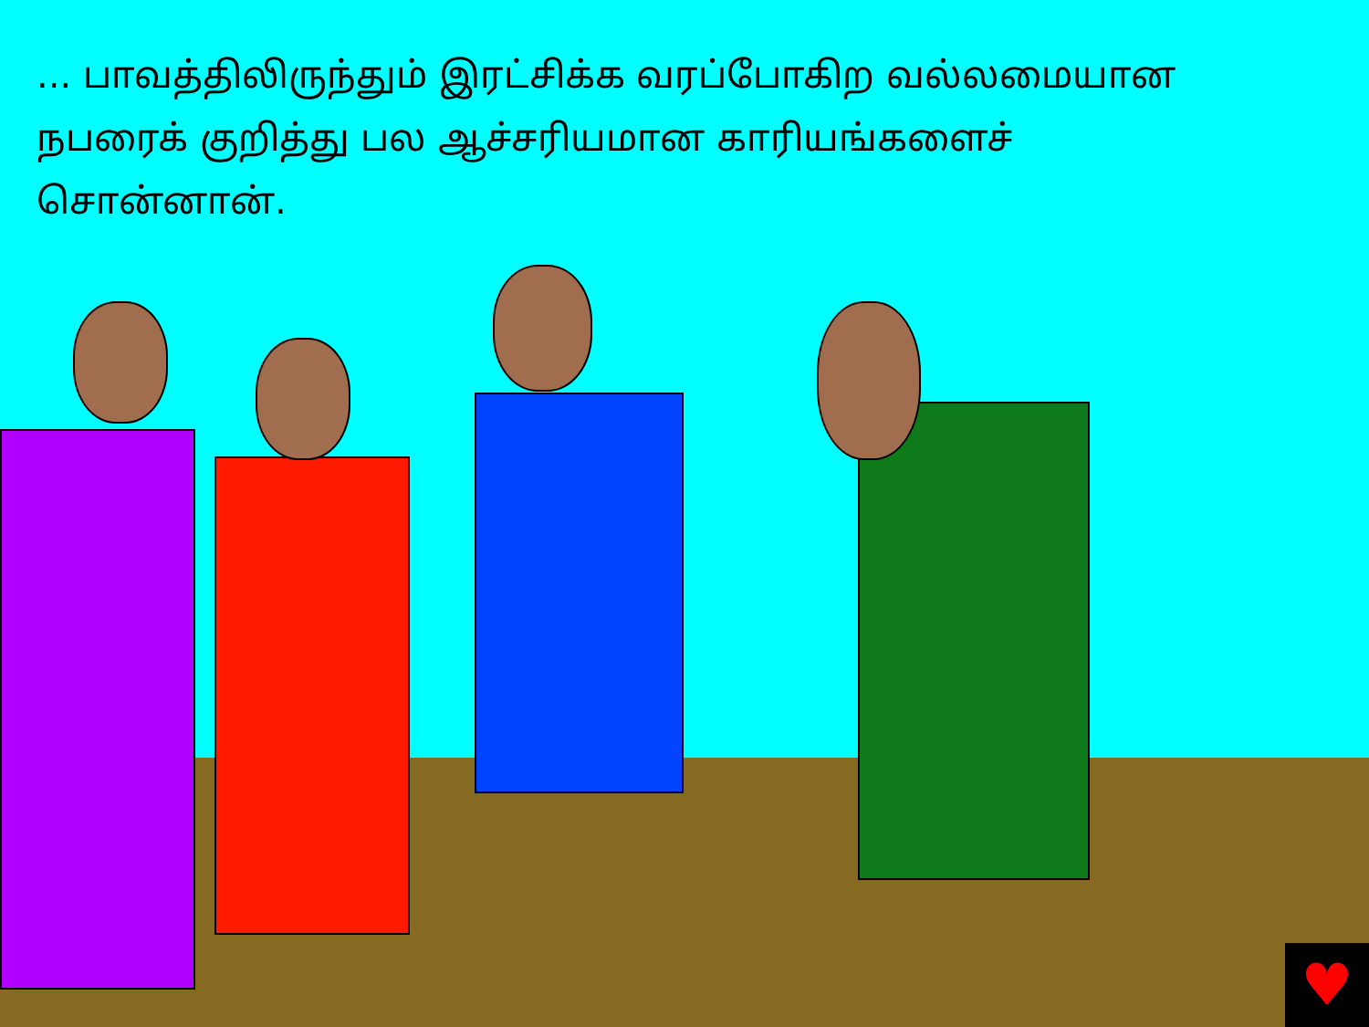... பாவத்திலிருந்தும் இரட்சிக்க வரப்போகிற வல்லமையான நபரைக் குறித்து பல ஆச்சரியமான காரியங்களைச் சொன்னான்.
♥